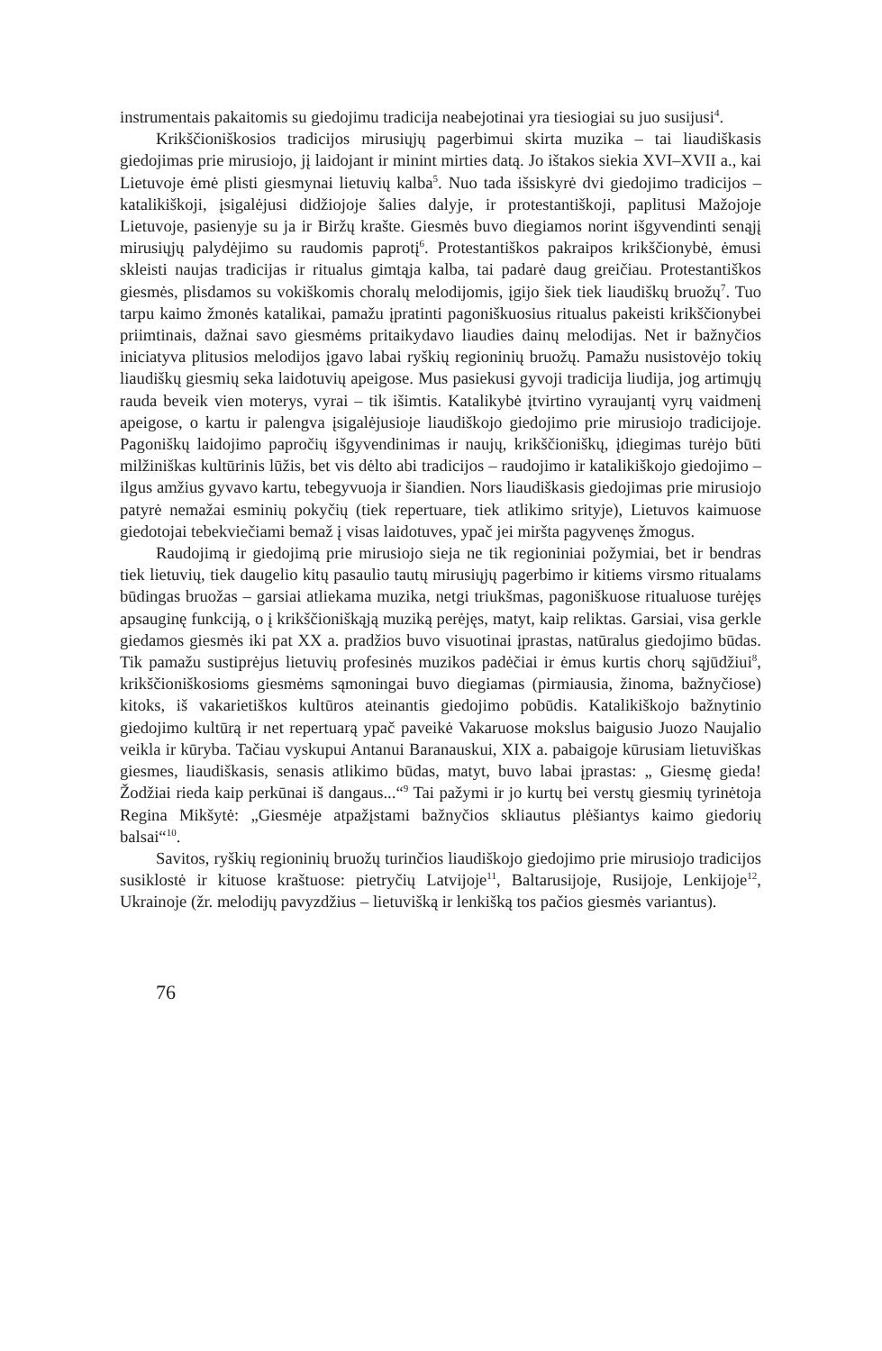instrumentais pakaitomis su giedojimu tradicija neabejotinai yra tiesiogiai su juo susijusi<sup>4</sup>.
Krikščioniškosios tradicijos mirusiųjų pagerbimui skirta muzika – tai liaudiškasis giedojimas prie mirusiojo, jį laidojant ir minint mirties datą. Jo ištakos siekia XVI–XVII a., kai Lietuvoje ėmė plisti giesmynai lietuvių kalba<sup>5</sup>. Nuo tada išsiskyrė dvi giedojimo tradicijos – katalikiškoji, įsigalėjusi didžiojoje šalies dalyje, ir protestantiškoji, paplitusi Mažojoje Lietuvoje, pasienyje su ja ir Biržų krašte. Giesmės buvo diegiamos norint išgyvendinti senąjį mirusiųjų palydėjimo su raudomis paprotį<sup>6</sup>. Protestantiškos pakraipos krikščionybė, ėmusi skleisti naujas tradicijas ir ritualus gimtąja kalba, tai padarė daug greičiau. Protestantiškos giesmės, plisdamos su vokiškomis choralų melodijomis, įgijo šiek tiek liaudiškų bruožų<sup>7</sup>. Tuo tarpu kaimo žmonės katalikai, pamažu įpratinti pagoniškuosius ritualus pakeisti krikščionybei priimtinais, dažnai savo giesmėms pritaikydavo liaudies dainų melodijas. Net ir bažnyčios iniciatyva plitusios melodijos įgavo labai ryškių regioninių bruožų. Pamažu nusistovėjo tokių liaudiškų giesmių seka laidotuvių apeigose. Mus pasiekusi gyvoji tradicija liudija, jog artimųjų rauda beveik vien moterys, vyrai – tik išimtis. Katalikybė įtvirtino vyraujantį vyrų vaidmenį apeigose, o kartu ir palengva įsigalėjusioje liaudiškojo giedojimo prie mirusiojo tradicijoje. Pagoniškų laidojimo papročių išgyvendinimas ir naujų, krikščioniškų, įdiegimas turėjo būti milžiniškas kultūrinis lūžis, bet vis dėlto abi tradicijos – raudojimo ir katalikiškojo giedojimo – ilgus amžius gyvavo kartu, tebegyvuoja ir šiandien. Nors liaudiškasis giedojimas prie mirusiojo patyrė nemažai esminių pokyčių (tiek repertuare, tiek atlikimo srityje), Lietuvos kaimuose giedotojai tebekviečiami bemaž į visas laidotuves, ypač jei miršta pagyvenęs žmogus.
Raudojimą ir giedojimą prie mirusiojo sieja ne tik regioniniai požymiai, bet ir bendras tiek lietuvių, tiek daugelio kitų pasaulio tautų mirusiųjų pagerbimo ir kitiems virsmo ritualams būdingas bruožas – garsiai atliekama muzika, netgi triukšmas, pagoniškuose ritualuose turėjęs apsauginę funkciją, o į krikščioniškąją muziką perėjęs, matyt, kaip reliktas. Garsiai, visa gerkle giedamos giesmės iki pat XX a. pradžios buvo visuotinai įprastas, natūralus giedojimo būdas. Tik pamažu sustiprėjus lietuvių profesinės muzikos padėčiai ir ėmus kurtis chorų sąjūdžiui<sup>8</sup>, krikščioniškosioms giesmėms sąmoningai buvo diegiamas (pirmiausia, žinoma, bažnyčiose) kitoks, iš vakarietiškos kultūros ateinantis giedojimo pobūdis. Katalikiškojo bažnytinio giedojimo kultūrą ir net repertuarą ypač paveikė Vakaruose mokslus baigusio Juozo Naujalio veikla ir kūryba. Tačiau vyskupui Antanui Baranauskui, XIX a. pabaigoje kūrusiam lietuviškas giesmes, liaudiškasis, senasis atlikimo būdas, matyt, buvo labai įprastas: „ Giesmę gieda! Žodžiai rieda kaip perkūnai iš dangaus...“<sup>9</sup> Tai pažymi ir jo kurtų bei verstų giesmių tyrinėtoja Regina Mikšytė: „Giesmėje atpažįstami bažnyčios skliautus plėšiantys kaimo giedorių balsai“<sup>10</sup>.
Savitos, ryškių regioninių bruožų turinčios liaudiškojo giedojimo prie mirusiojo tradicijos susiklostė ir kituose kraštuose: pietryčių Latvijoje<sup>11</sup>, Baltarusijoje, Rusijoje, Lenkijoje<sup>12</sup>, Ukrainoje (žr. melodijų pavyzdžius – lietuvišką ir lenkišką tos pačios giesmės variantus).
76